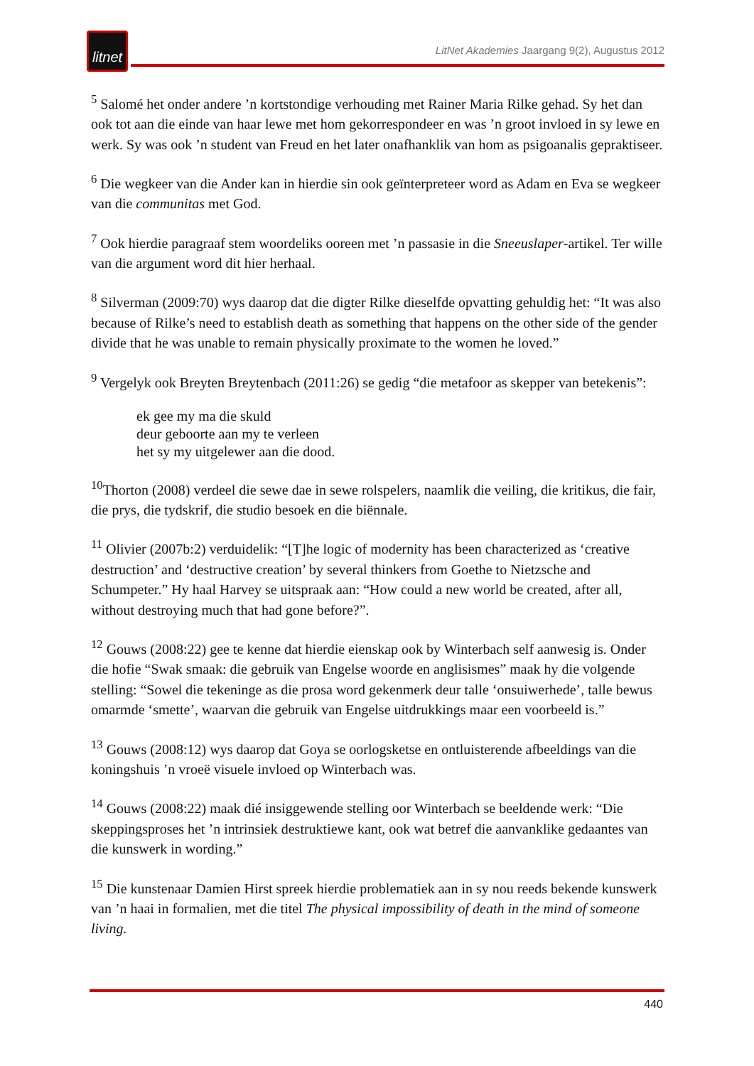litnet
LitNet Akademies Jaargang 9(2), Augustus 2012
<sup>5</sup> Salomé het onder andere ’n kortstondige verhouding met Rainer Maria Rilke gehad. Sy het dan ook tot aan die einde van haar lewe met hom gekorrespondeer en was ’n groot invloed in sy lewe en werk. Sy was ook ’n student van Freud en het later onafhanklik van hom as psigoanalis gepraktiseer.
<sup>6</sup> Die wegkeer van die Ander kan in hierdie sin ook geïnterpreteer word as Adam en Eva se wegkeer van die communitas met God.
<sup>7</sup> Ook hierdie paragraaf stem woordeliks ooreen met ’n passasie in die Sneeuslaper-artikel. Ter wille van die argument word dit hier herhaal.
<sup>8</sup> Silverman (2009:70) wys daarop dat die digter Rilke dieselfde opvatting gehuldig het: “It was also because of Rilke’s need to establish death as something that happens on the other side of the gender divide that he was unable to remain physically proximate to the women he loved.”
<sup>9</sup> Vergelyk ook Breyten Breytenbach (2011:26) se gedig “die metafoor as skepper van betekenis”:
ek gee my ma die skuld
deur geboorte aan my te verleen
het sy my uitgelewer aan die dood.
<sup>10</sup> Thorton (2008) verdeel die sewe dae in sewe rolspelers, naamlik die veiling, die kritikus, die fair, die prys, die tydskrif, die studio besoek en die biënnale.
<sup>11</sup> Olivier (2007b:2) verduidelik: “[T]he logic of modernity has been characterized as ‘creative destruction’ and ‘destructive creation’ by several thinkers from Goethe to Nietzsche and Schumpeter.” Hy haal Harvey se uitspraak aan: “How could a new world be created, after all, without destroying much that had gone before?”.
<sup>12</sup> Gouws (2008:22) gee te kenne dat hierdie eienskap ook by Winterbach self aanwesig is. Onder die hofie “Swak smaak: die gebruik van Engelse woorde en anglisismes” maak hy die volgende stelling: “Sowel die tekeninge as die prosa word gekenmerk deur talle ‘onsuiwerhede’, talle bewus omarmde ‘smette’, waarvan die gebruik van Engelse uitdrukkings maar een voorbeeld is.”
<sup>13</sup> Gouws (2008:12) wys daarop dat Goya se oorlogsketse en ontluisterende afbeeldings van die koningshuis ’n vroeë visuele invloed op Winterbach was.
<sup>14</sup> Gouws (2008:22) maak dié insiggewende stelling oor Winterbach se beeldende werk: “Die skeppingsproses het ’n intrinsiek destruktiewe kant, ook wat betref die aanvanklike gedaantes van die kunswerk in wording.”
<sup>15</sup> Die kunstenaar Damien Hirst spreek hierdie problematiek aan in sy nou reeds bekende kunswerk van ’n haai in formalien, met die titel The physical impossibility of death in the mind of someone living.
440